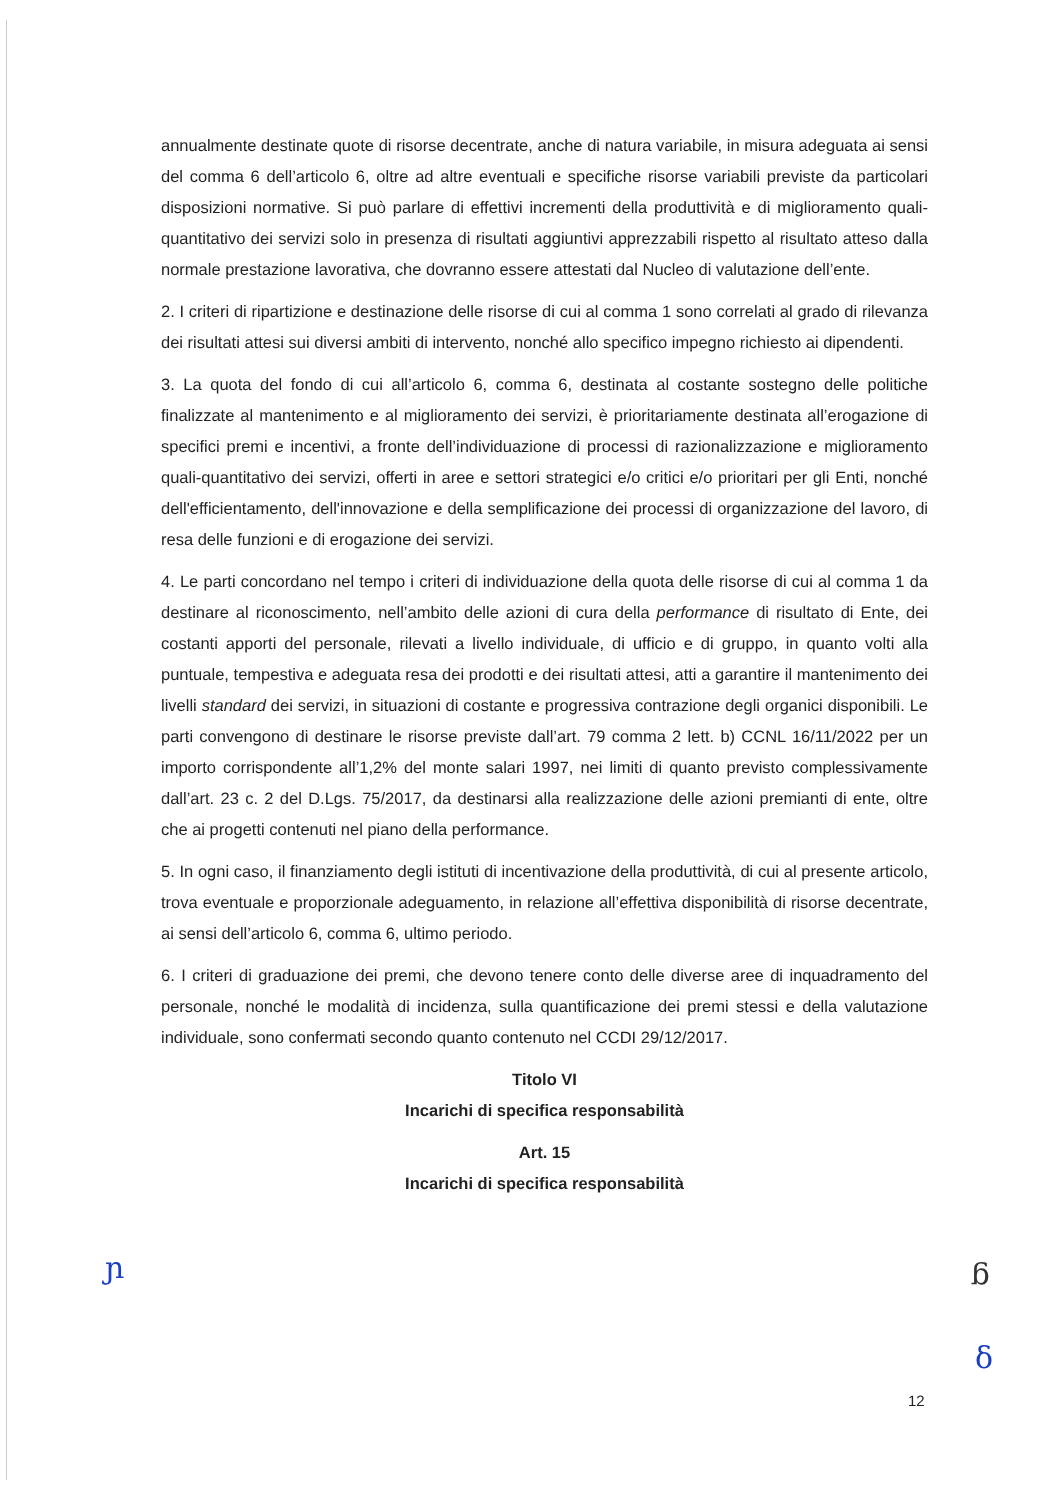annualmente destinate quote di risorse decentrate, anche di natura variabile, in misura adeguata ai sensi del comma 6 dell’articolo 6, oltre ad altre eventuali e specifiche risorse variabili previste da particolari disposizioni normative. Si può parlare di effettivi incrementi della produttività e di miglioramento quali-quantitativo dei servizi solo in presenza di risultati aggiuntivi apprezzabili rispetto al risultato atteso dalla normale prestazione lavorativa, che dovranno essere attestati dal Nucleo di valutazione dell’ente.
2. I criteri di ripartizione e destinazione delle risorse di cui al comma 1 sono correlati al grado di rilevanza dei risultati attesi sui diversi ambiti di intervento, nonché allo specifico impegno richiesto ai dipendenti.
3. La quota del fondo di cui all’articolo 6, comma 6, destinata al costante sostegno delle politiche finalizzate al mantenimento e al miglioramento dei servizi, è prioritariamente destinata all’erogazione di specifici premi e incentivi, a fronte dell’individuazione di processi di razionalizzazione e miglioramento quali-quantitativo dei servizi, offerti in aree e settori strategici e/o critici e/o prioritari per gli Enti, nonché dell'efficientamento, dell'innovazione e della semplificazione dei processi di organizzazione del lavoro, di resa delle funzioni e di erogazione dei servizi.
4. Le parti concordano nel tempo i criteri di individuazione della quota delle risorse di cui al comma 1 da destinare al riconoscimento, nell’ambito delle azioni di cura della performance di risultato di Ente, dei costanti apporti del personale, rilevati a livello individuale, di ufficio e di gruppo, in quanto volti alla puntuale, tempestiva e adeguata resa dei prodotti e dei risultati attesi, atti a garantire il mantenimento dei livelli standard dei servizi, in situazioni di costante e progressiva contrazione degli organici disponibili. Le parti convengono di destinare le risorse previste dall’art. 79 comma 2 lett. b) CCNL 16/11/2022 per un importo corrispondente all’1,2% del monte salari 1997, nei limiti di quanto previsto complessivamente dall’art. 23 c. 2 del D.Lgs. 75/2017, da destinarsi alla realizzazione delle azioni premianti di ente, oltre che ai progetti contenuti nel piano della performance.
5. In ogni caso, il finanziamento degli istituti di incentivazione della produttività, di cui al presente articolo, trova eventuale e proporzionale adeguamento, in relazione all’effettiva disponibilità di risorse decentrate, ai sensi dell’articolo 6, comma 6, ultimo periodo.
6. I criteri di graduazione dei premi, che devono tenere conto delle diverse aree di inquadramento del personale, nonché le modalità di incidenza, sulla quantificazione dei premi stessi e della valutazione individuale, sono confermati secondo quanto contenuto nel CCDI 29/12/2017.
Titolo VI
Incarichi di specifica responsabilità
Art. 15
Incarichi di specifica responsabilità
ɲ ᵷ
ẟ
12